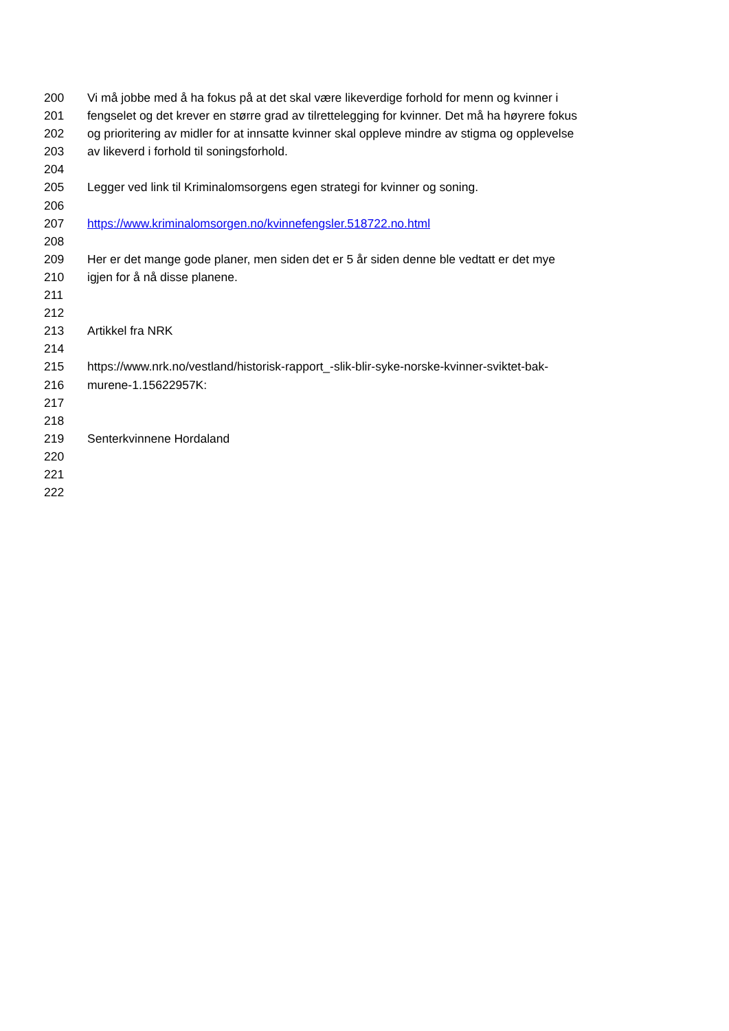200 Vi må jobbe med å ha fokus på at det skal være likeverdige forhold for menn og kvinner i
201 fengselet og det krever en større grad av tilrettelegging for kvinner. Det må ha høyrere fokus
202 og prioritering av midler for at innsatte kvinner skal oppleve mindre av stigma og opplevelse
203 av likeverd i forhold til soningsforhold.
204
205 Legger ved link til Kriminalomsorgens egen strategi for kvinner og soning.
206
207 https://www.kriminalomsorgen.no/kvinnefengsler.518722.no.html
208
209 Her er det mange gode planer, men siden det er 5 år siden denne ble vedtatt er det mye
210 igjen for å nå disse planene.
211
212
213 Artikkel fra NRK
214
215 https://www.nrk.no/vestland/historisk-rapport_-slik-blir-syke-norske-kvinner-sviktet-bak-
216 murene-1.15622957K:
217
218
219 Senterkvinnene Hordaland
220
221
222